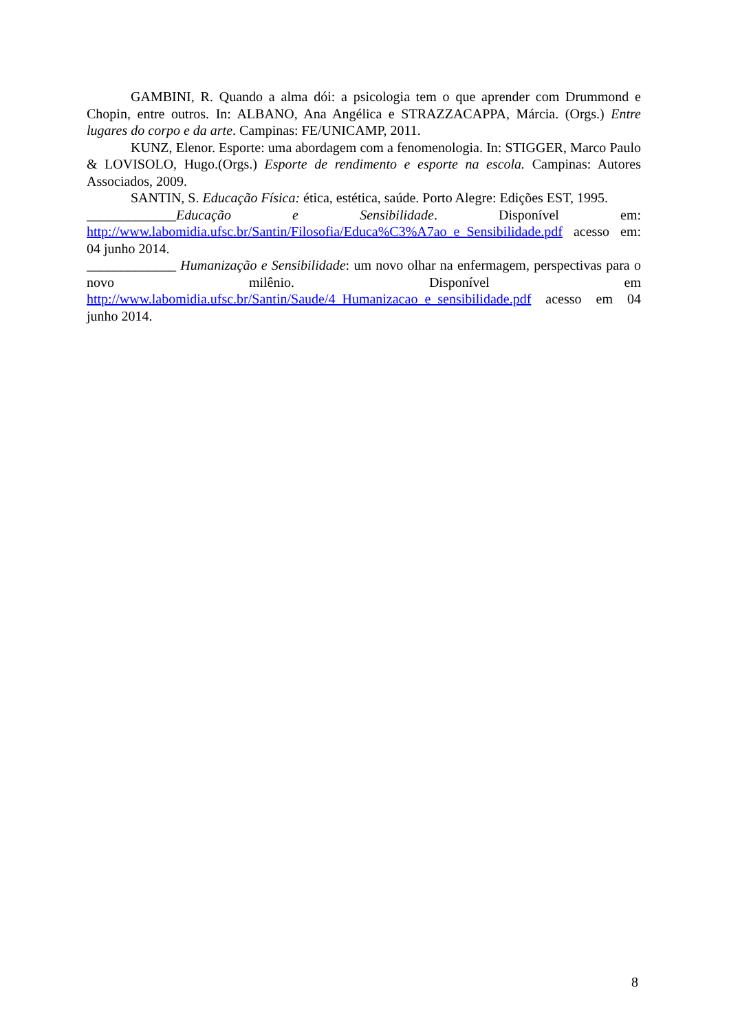GAMBINI, R. Quando a alma dói: a psicologia tem o que aprender com Drummond e Chopin, entre outros. In: ALBANO, Ana Angélica e STRAZZACAPPA, Márcia. (Orgs.) Entre lugares do corpo e da arte. Campinas: FE/UNICAMP, 2011.
KUNZ, Elenor. Esporte: uma abordagem com a fenomenologia. In: STIGGER, Marco Paulo & LOVISOLO, Hugo.(Orgs.) Esporte de rendimento e esporte na escola. Campinas: Autores Associados, 2009.
SANTIN, S. Educação Física: ética, estética, saúde. Porto Alegre: Edições EST, 1995.
_____________Educação e Sensibilidade. Disponível em: http://www.labomidia.ufsc.br/Santin/Filosofia/Educa%C3%A7ao_e_Sensibilidade.pdf acesso em: 04 junho 2014.
_____________ Humanização e Sensibilidade: um novo olhar na enfermagem, perspectivas para o novo milênio. Disponível em http://www.labomidia.ufsc.br/Santin/Saude/4_Humanizacao_e_sensibilidade.pdf acesso em 04 junho 2014.
8